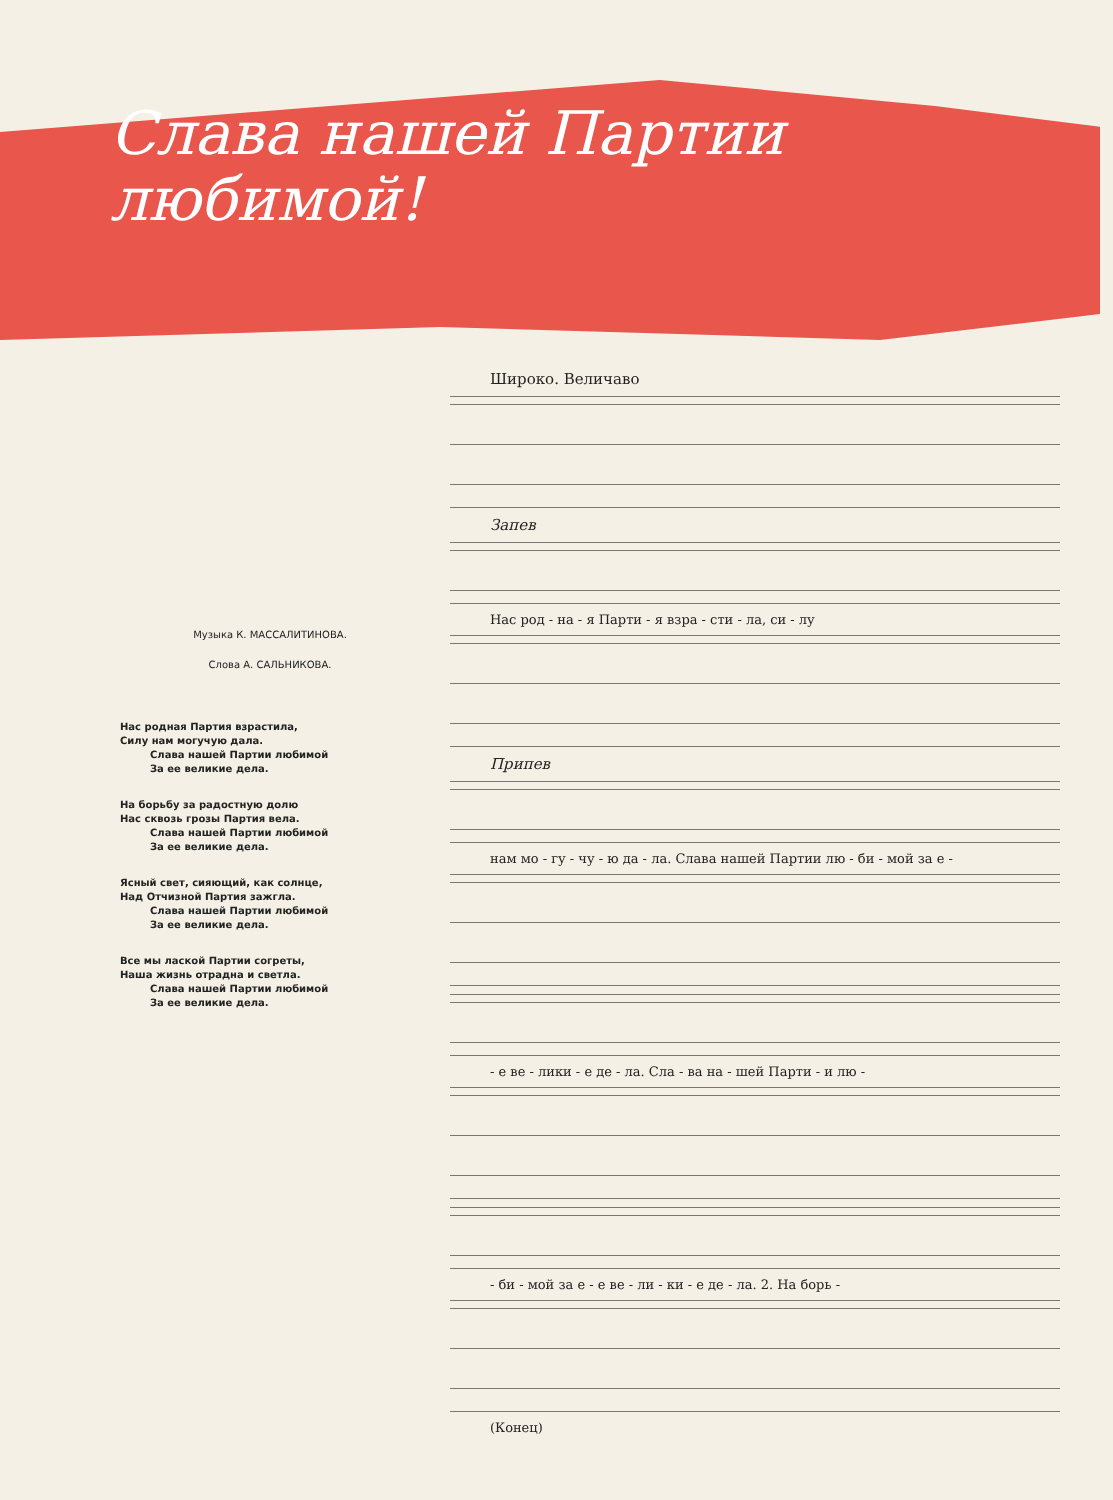Слава нашей Партии
любимой!
Музыка К. МАССАЛИТИНОВА.
Слова А. САЛЬНИКОВА.
Нас родная Партия взрастила,
Силу нам могучую дала.
Слава нашей Партии любимой
За ее великие дела.
На борьбу за радостную долю
Нас сквозь грозы Партия вела.
Слава нашей Партии любимой
За ее великие дела.
Ясный свет, сияющий, как солнце,
Над Отчизной Партия зажгла.
Слава нашей Партии любимой
За ее великие дела.
Все мы лаской Партии согреты,
Наша жизнь отрадна и светла.
Слава нашей Партии любимой
За ее великие дела.
Широко. Величаво
Запев
Нас род - на - я Парти - я взра - сти - ла, си - лу
Припев
нам мо - гу - чу - ю да - ла. Слава нашей Партии лю - би - мой за е -
- е ве - лики - е де - ла. Сла - ва на - шей Парти - и лю -
- би - мой за е - е ве - ли - ки - е де - ла. 2. На борь -
(Конец)